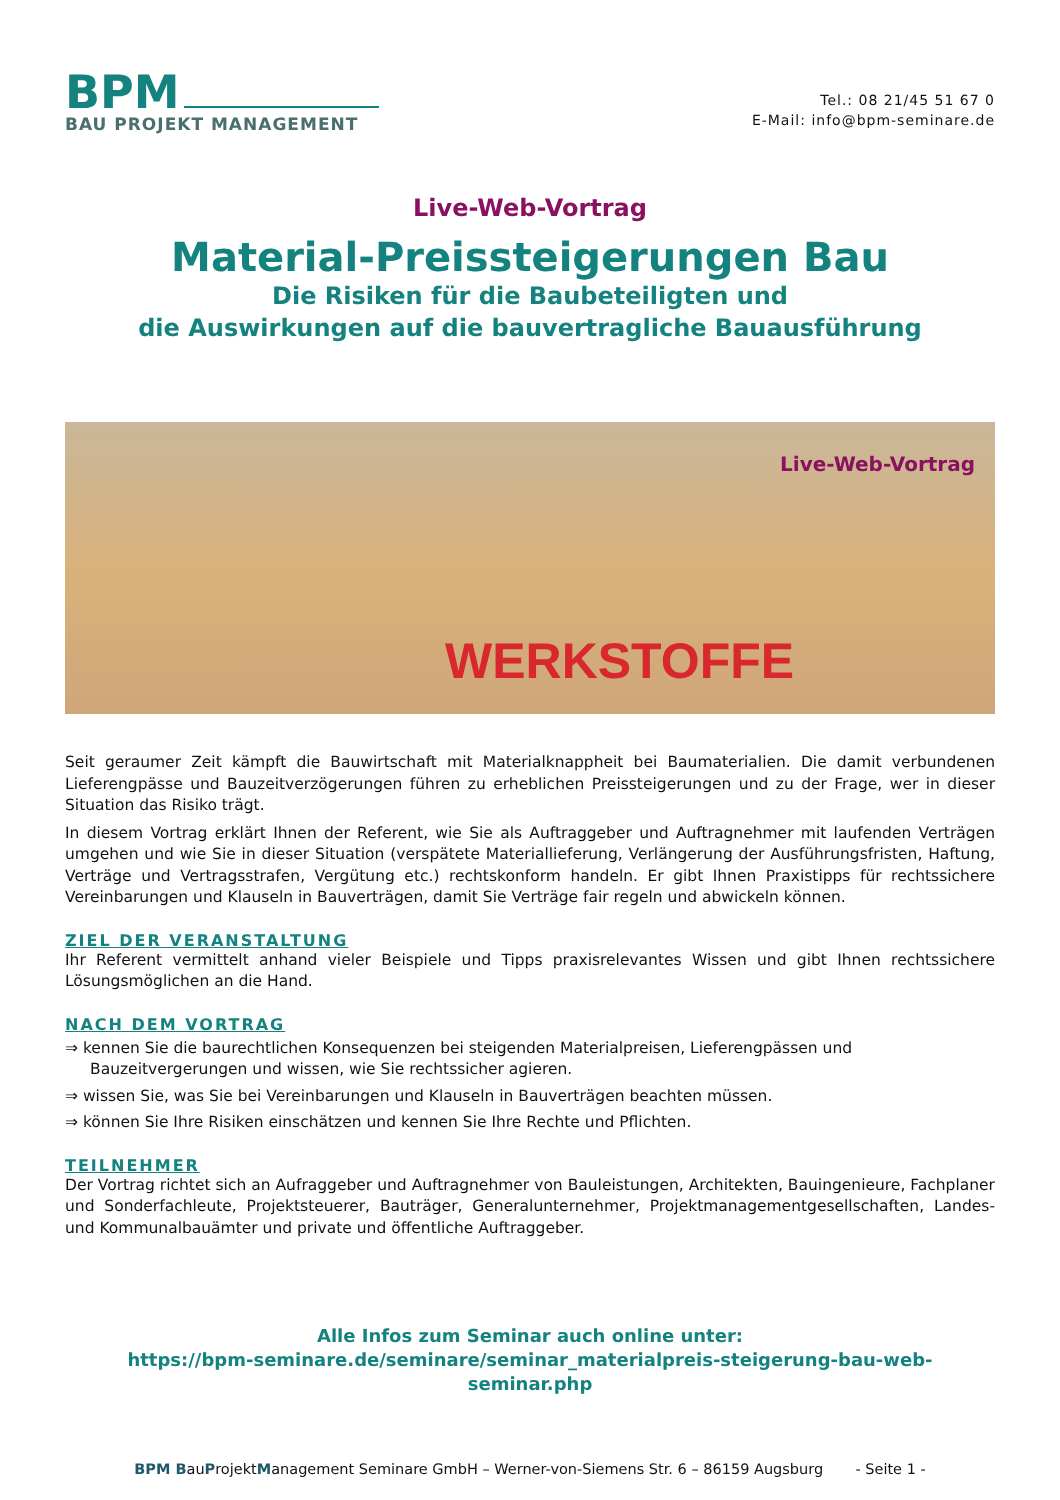BPM
BAU PROJEKT MANAGEMENT
Tel.: 08 21/45 51 67 0
E-Mail: info@bpm-seminare.de
Live-Web-Vortrag
Material-Preissteigerungen Bau
Die Risiken für die Baubeteiligten und
die Auswirkungen auf die bauvertragliche Bauausführung
Live-Web-Vortrag
WERKSTOFFE
Seit geraumer Zeit kämpft die Bauwirtschaft mit Materialknappheit bei Baumaterialien. Die damit verbundenen Lieferengpässe und Bauzeitverzögerungen führen zu erheblichen Preissteigerungen und zu der Frage, wer in dieser Situation das Risiko trägt.
In diesem Vortrag erklärt Ihnen der Referent, wie Sie als Auftraggeber und Auftragnehmer mit laufenden Verträgen umgehen und wie Sie in dieser Situation (verspätete Materiallieferung, Verlängerung der Ausführungsfristen, Haftung, Verträge und Vertragsstrafen, Vergütung etc.) rechtskonform handeln. Er gibt Ihnen Praxistipps für rechtssichere Vereinbarungen und Klauseln in Bauverträgen, damit Sie Verträge fair regeln und abwickeln können.
ZIEL DER VERANSTALTUNG
Ihr Referent vermittelt anhand vieler Beispiele und Tipps praxisrelevantes Wissen und gibt Ihnen rechtssichere Lösungsmöglichen an die Hand.
NACH DEM VORTRAG
⇒ kennen Sie die baurechtlichen Konsequenzen bei steigenden Materialpreisen, Lieferengpässen und Bauzeitvergerungen und wissen, wie Sie rechtssicher agieren.
⇒ wissen Sie, was Sie bei Vereinbarungen und Klauseln in Bauverträgen beachten müssen.
⇒ können Sie Ihre Risiken einschätzen und kennen Sie Ihre Rechte und Pflichten.
TEILNEHMER
Der Vortrag richtet sich an Aufraggeber und Auftragnehmer von Bauleistungen, Architekten, Bauingenieure, Fachplaner und Sonderfachleute, Projektsteuerer, Bauträger, Generalunternehmer, Projektmanagementgesellschaften, Landes- und Kommunalbauämter und private und öffentliche Auftraggeber.
Alle Infos zum Seminar auch online unter:
https://bpm-seminare.de/seminare/seminar_materialpreis-steigerung-bau-web-
seminar.php
BPM BauProjektManagement Seminare GmbH – Werner-von-Siemens Str. 6 – 86159 Augsburg - Seite 1 -